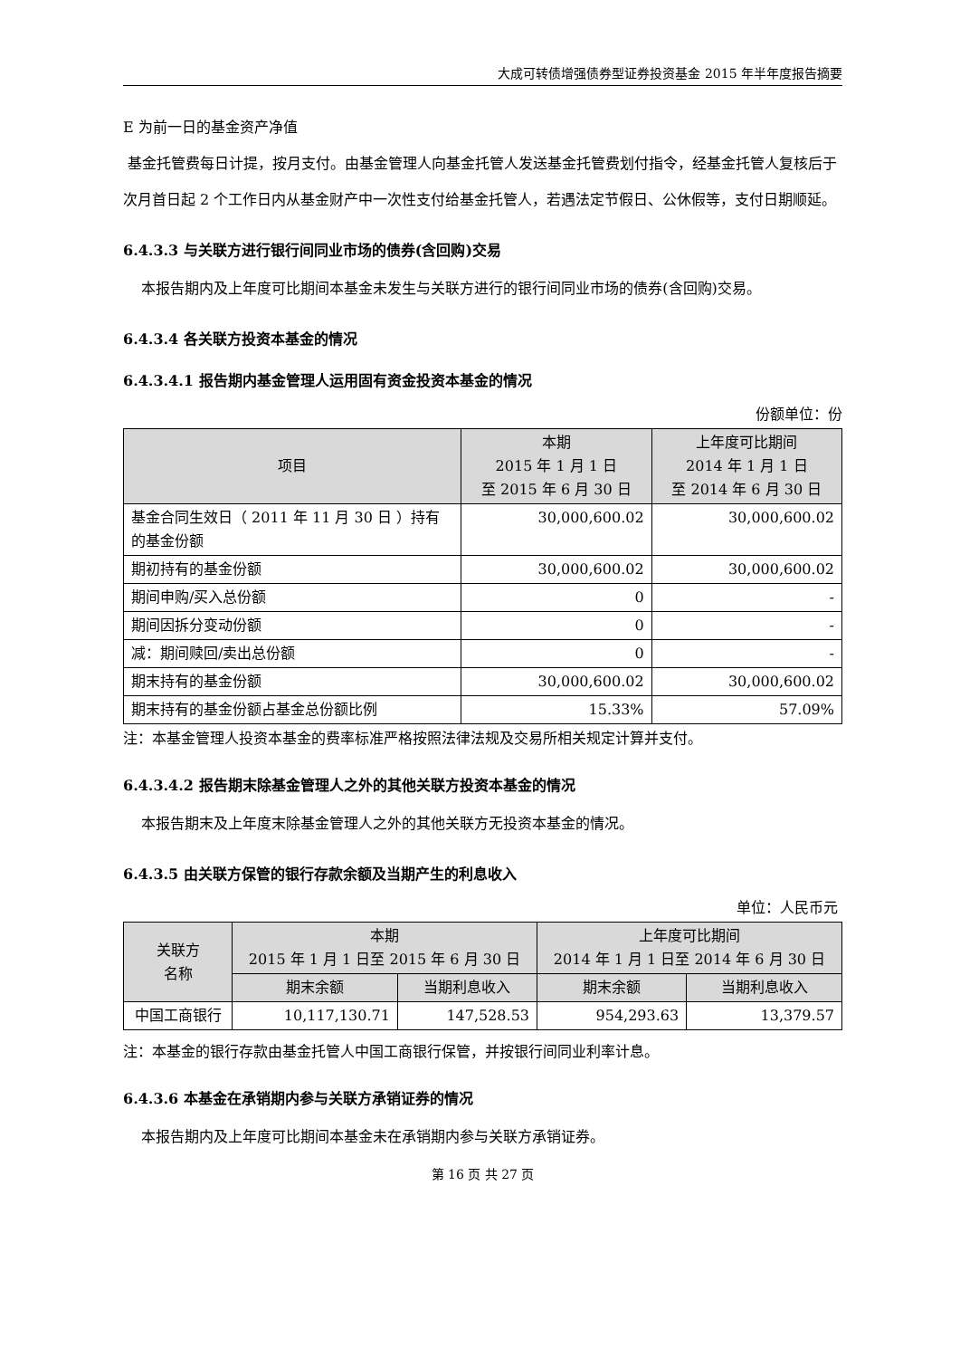大成可转债增强债券型证券投资基金 2015 年半年度报告摘要
E 为前一日的基金资产净值
基金托管费每日计提，按月支付。由基金管理人向基金托管人发送基金托管费划付指令，经基金托管人复核后于次月首日起 2 个工作日内从基金财产中一次性支付给基金托管人，若遇法定节假日、公休假等，支付日期顺延。
6.4.3.3 与关联方进行银行间同业市场的债券(含回购)交易
本报告期内及上年度可比期间本基金未发生与关联方进行的银行间同业市场的债券(含回购)交易。
6.4.3.4 各关联方投资本基金的情况
6.4.3.4.1 报告期内基金管理人运用固有资金投资本基金的情况
份额单位：份
| 项目 | 本期 2015 年 1 月 1 日 至 2015 年 6 月 30 日 | 上年度可比期间 2014 年 1 月 1 日 至 2014 年 6 月 30 日 |
| --- | --- | --- |
| 基金合同生效日（ 2011 年 11 月 30 日 ）持有的基金份额 | 30,000,600.02 | 30,000,600.02 |
| 期初持有的基金份额 | 30,000,600.02 | 30,000,600.02 |
| 期间申购/买入总份额 | 0 | - |
| 期间因拆分变动份额 | 0 | - |
| 减：期间赎回/卖出总份额 | 0 | - |
| 期末持有的基金份额 | 30,000,600.02 | 30,000,600.02 |
| 期末持有的基金份额占基金总份额比例 | 15.33% | 57.09% |
注：本基金管理人投资本基金的费率标准严格按照法律法规及交易所相关规定计算并支付。
6.4.3.4.2 报告期末除基金管理人之外的其他关联方投资本基金的情况
本报告期末及上年度末除基金管理人之外的其他关联方无投资本基金的情况。
6.4.3.5 由关联方保管的银行存款余额及当期产生的利息收入
单位：人民币元
| 关联方 名称 | 本期 2015 年 1 月 1 日至 2015 年 6 月 30 日 | | 上年度可比期间 2014 年 1 月 1 日至 2014 年 6 月 30 日 | |
| --- | --- | --- | --- | --- |
| | 期末余额 | 当期利息收入 | 期末余额 | 当期利息收入 |
| 中国工商银行 | 10,117,130.71 | 147,528.53 | 954,293.63 | 13,379.57 |
注：本基金的银行存款由基金托管人中国工商银行保管，并按银行间同业利率计息。
6.4.3.6 本基金在承销期内参与关联方承销证券的情况
本报告期内及上年度可比期间本基金未在承销期内参与关联方承销证券。
第 16 页 共 27 页